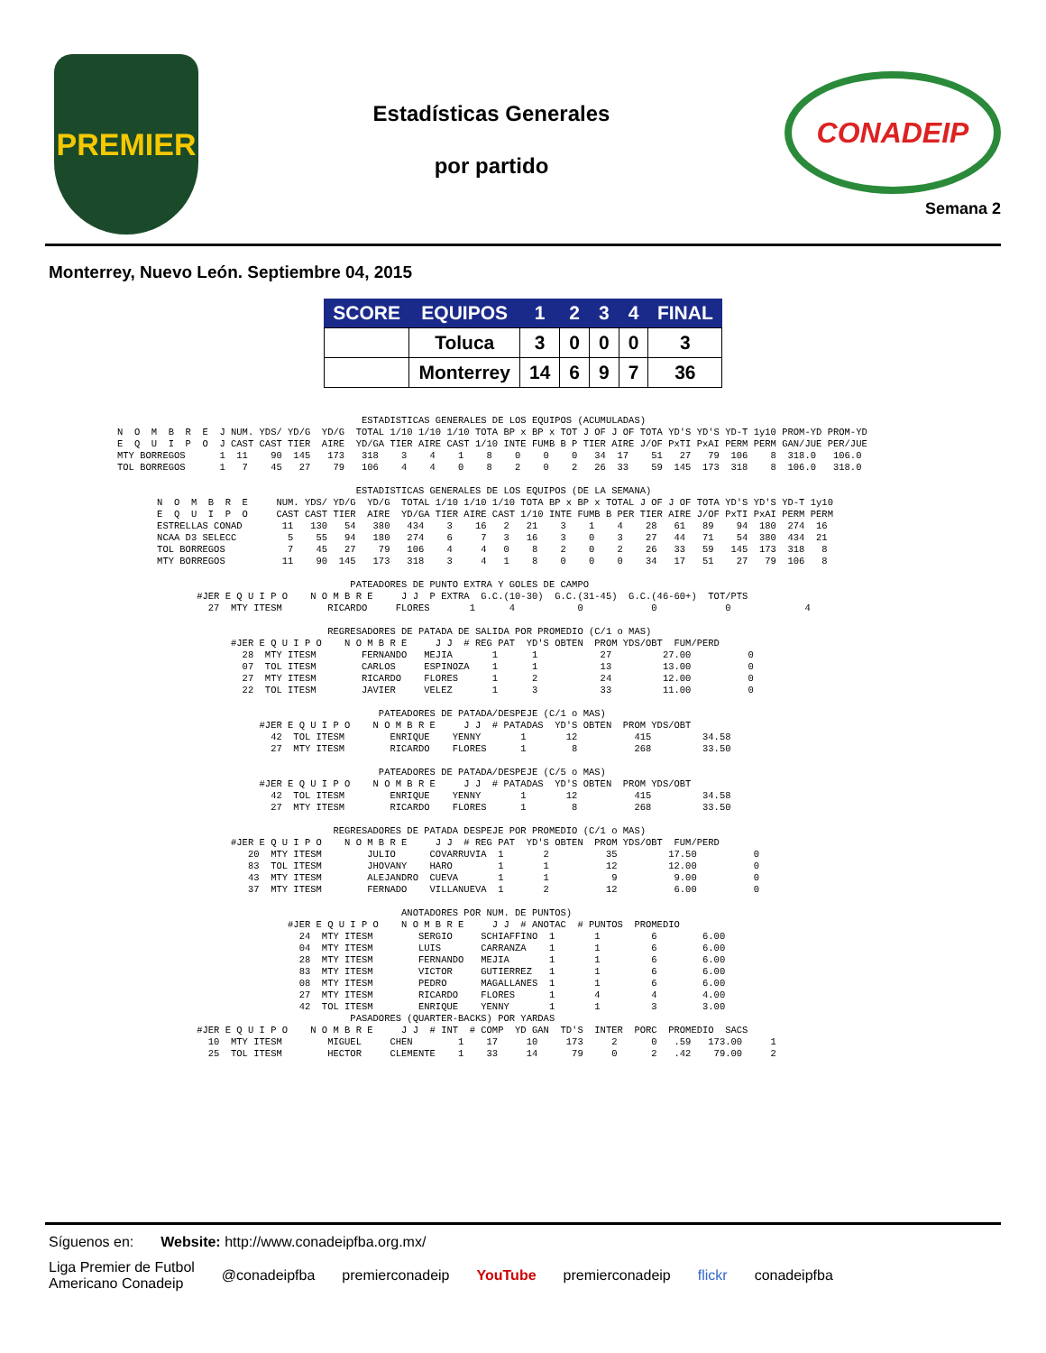PREMIER
Estadísticas Generales
por partido
CONADEIP
Semana 2
Monterrey, Nuevo León. Septiembre 04, 2015
| SCORE | EQUIPOS | 1 | 2 | 3 | 4 | FINAL |
| --- | --- | --- | --- | --- | --- | --- |
| | Toluca | 3 | 0 | 0 | 0 | 3 |
| | Monterrey | 14 | 6 | 9 | 7 | 36 |
                                           ESTADISTICAS GENERALES DE LOS EQUIPOS (ACUMULADAS)
N  O  M  B  R  E  J NUM. YDS/ YD/G  YD/G  TOTAL 1/10 1/10 1/10 TOTA BP x BP x TOT J OF J OF TOTA YD'S YD'S YD-T 1y10 PROM-YD PROM-YD
E  Q  U  I  P  O  J CAST CAST TIER  AIRE  YD/GA TIER AIRE CAST 1/10 INTE FUMB B P TIER AIRE J/OF PxTI PxAI PERM PERM GAN/JUE PER/JUE
MTY BORREGOS      1  11    90  145   173   318    3    4    1    8    0    0    0   34  17    51   27   79  106    8  318.0   106.0
TOL BORREGOS      1   7    45   27    79   106    4    4    0    8    2    0    2   26  33    59  145  173  318    8  106.0   318.0

                                          ESTADISTICAS GENERALES DE LOS EQUIPOS (DE LA SEMANA)
       N  O  M  B  R  E     NUM. YDS/ YD/G  YD/G  TOTAL 1/10 1/10 1/10 TOTA BP x BP x TOTAL J OF J OF TOTA YD'S YD'S YD-T 1y10
       E  Q  U  I  P  O     CAST CAST TIER  AIRE  YD/GA TIER AIRE CAST 1/10 INTE FUMB B PER TIER AIRE J/OF PxTI PxAI PERM PERM
       ESTRELLAS CONAD       11   130   54   380   434    3    16   2   21    3    1    4    28   61   89    94  180  274  16
       NCAA D3 SELECC         5    55   94   180   274    6     7   3   16    3    0    3    27   44   71    54  380  434  21
       TOL BORREGOS           7    45   27    79   106    4     4   0    8    2    0    2    26   33   59   145  173  318   8
       MTY BORREGOS          11    90  145   173   318    3     4   1    8    0    0    0    34   17   51    27   79  106   8

                                         PATEADORES DE PUNTO EXTRA Y GOLES DE CAMPO
              #JER E Q U I P O    N O M B R E     J J  P EXTRA  G.C.(10-30)  G.C.(31-45)  G.C.(46-60+)  TOT/PTS
                27  MTY ITESM        RICARDO     FLORES       1      4           0            0            0             4

                                     REGRESADORES DE PATADA DE SALIDA POR PROMEDIO (C/1 o MAS)
                    #JER E Q U I P O    N O M B R E     J J  # REG PAT  YD'S OBTEN  PROM YDS/OBT  FUM/PERD
                      28  MTY ITESM        FERNANDO   MEJIA       1      1           27         27.00          0
                      07  TOL ITESM        CARLOS     ESPINOZA    1      1           13         13.00          0
                      27  MTY ITESM        RICARDO    FLORES      1      2           24         12.00          0
                      22  TOL ITESM        JAVIER     VELEZ       1      3           33         11.00          0

                                              PATEADORES DE PATADA/DESPEJE (C/1 o MAS)
                         #JER E Q U I P O    N O M B R E     J J  # PATADAS  YD'S OBTEN  PROM YDS/OBT
                           42  TOL ITESM        ENRIQUE    YENNY       1       12          415         34.58
                           27  MTY ITESM        RICARDO    FLORES      1        8          268         33.50

                                              PATEADORES DE PATADA/DESPEJE (C/5 o MAS)
                         #JER E Q U I P O    N O M B R E     J J  # PATADAS  YD'S OBTEN  PROM YDS/OBT
                           42  TOL ITESM        ENRIQUE    YENNY       1       12          415         34.58
                           27  MTY ITESM        RICARDO    FLORES      1        8          268         33.50

                                      REGRESADORES DE PATADA DESPEJE POR PROMEDIO (C/1 o MAS)
                    #JER E Q U I P O    N O M B R E     J J  # REG PAT  YD'S OBTEN  PROM YDS/OBT  FUM/PERD
                       20  MTY ITESM        JULIO      COVARRUVIA  1       2          35         17.50          0
                       83  TOL ITESM        JHOVANY    HARO        1       1          12         12.00          0
                       43  MTY ITESM        ALEJANDRO  CUEVA       1       1           9          9.00          0
                       37  MTY ITESM        FERNADO    VILLANUEVA  1       2          12          6.00          0

                                                  ANOTADORES POR NUM. DE PUNTOS)
                              #JER E Q U I P O    N O M B R E     J J  # ANOTAC  # PUNTOS  PROMEDIO
                                24  MTY ITESM        SERGIO     SCHIAFFINO  1       1         6        6.00
                                04  MTY ITESM        LUIS       CARRANZA    1       1         6        6.00
                                28  MTY ITESM        FERNANDO   MEJIA       1       1         6        6.00
                                83  MTY ITESM        VICTOR     GUTIERREZ   1       1         6        6.00
                                08  MTY ITESM        PEDRO      MAGALLANES  1       1         6        6.00
                                27  MTY ITESM        RICARDO    FLORES      1       4         4        4.00
                                42  TOL ITESM        ENRIQUE    YENNY       1       1         3        3.00
                                         PASADORES (QUARTER-BACKS) POR YARDAS
              #JER E Q U I P O    N O M B R E     J J  # INT  # COMP  YD GAN  TD'S  INTER  PORC  PROMEDIO  SACS
                10  MTY ITESM        MIGUEL     CHEN        1    17     10     173     2      0   .59   173.00     1
                25  TOL ITESM        HECTOR     CLEMENTE    1    33     14      79     0      2   .42    79.00     2
Síguenos en: Website: http://www.conadeipfba.org.mx/
Liga Premier de Futbol
Americano Conadeip @conadeipfba premierconadeip YouTube premierconadeip flickr conadeipfba